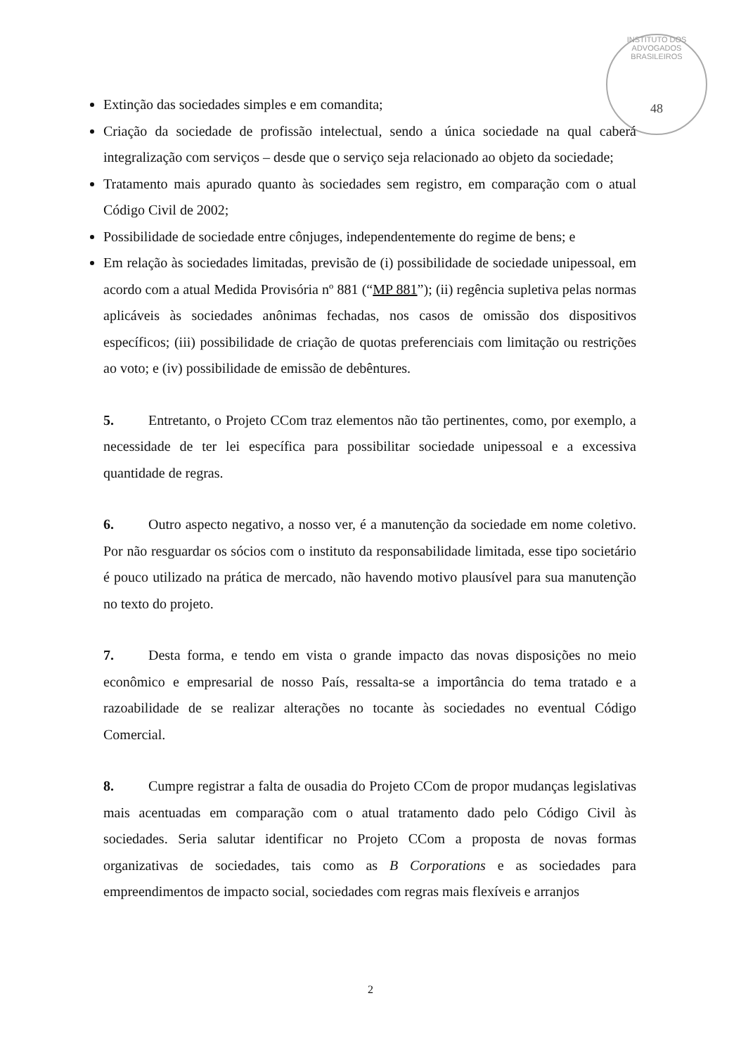INSTITUTO DOS ADVOGADOS BRASILEIROS
48
Extinção das sociedades simples e em comandita;
Criação da sociedade de profissão intelectual, sendo a única sociedade na qual caberá integralização com serviços – desde que o serviço seja relacionado ao objeto da sociedade;
Tratamento mais apurado quanto às sociedades sem registro, em comparação com o atual Código Civil de 2002;
Possibilidade de sociedade entre cônjuges, independentemente do regime de bens; e
Em relação às sociedades limitadas, previsão de (i) possibilidade de sociedade unipessoal, em acordo com a atual Medida Provisória nº 881 (“MP 881”); (ii) regência supletiva pelas normas aplicáveis às sociedades anônimas fechadas, nos casos de omissão dos dispositivos específicos; (iii) possibilidade de criação de quotas preferenciais com limitação ou restrições ao voto; e (iv) possibilidade de emissão de debêntures.
5. Entretanto, o Projeto CCom traz elementos não tão pertinentes, como, por exemplo, a necessidade de ter lei específica para possibilitar sociedade unipessoal e a excessiva quantidade de regras.
6. Outro aspecto negativo, a nosso ver, é a manutenção da sociedade em nome coletivo. Por não resguardar os sócios com o instituto da responsabilidade limitada, esse tipo societário é pouco utilizado na prática de mercado, não havendo motivo plausível para sua manutenção no texto do projeto.
7. Desta forma, e tendo em vista o grande impacto das novas disposições no meio econômico e empresarial de nosso País, ressalta-se a importância do tema tratado e a razoabilidade de se realizar alterações no tocante às sociedades no eventual Código Comercial.
8. Cumpre registrar a falta de ousadia do Projeto CCom de propor mudanças legislativas mais acentuadas em comparação com o atual tratamento dado pelo Código Civil às sociedades. Seria salutar identificar no Projeto CCom a proposta de novas formas organizativas de sociedades, tais como as B Corporations e as sociedades para empreendimentos de impacto social, sociedades com regras mais flexíveis e arranjos
2